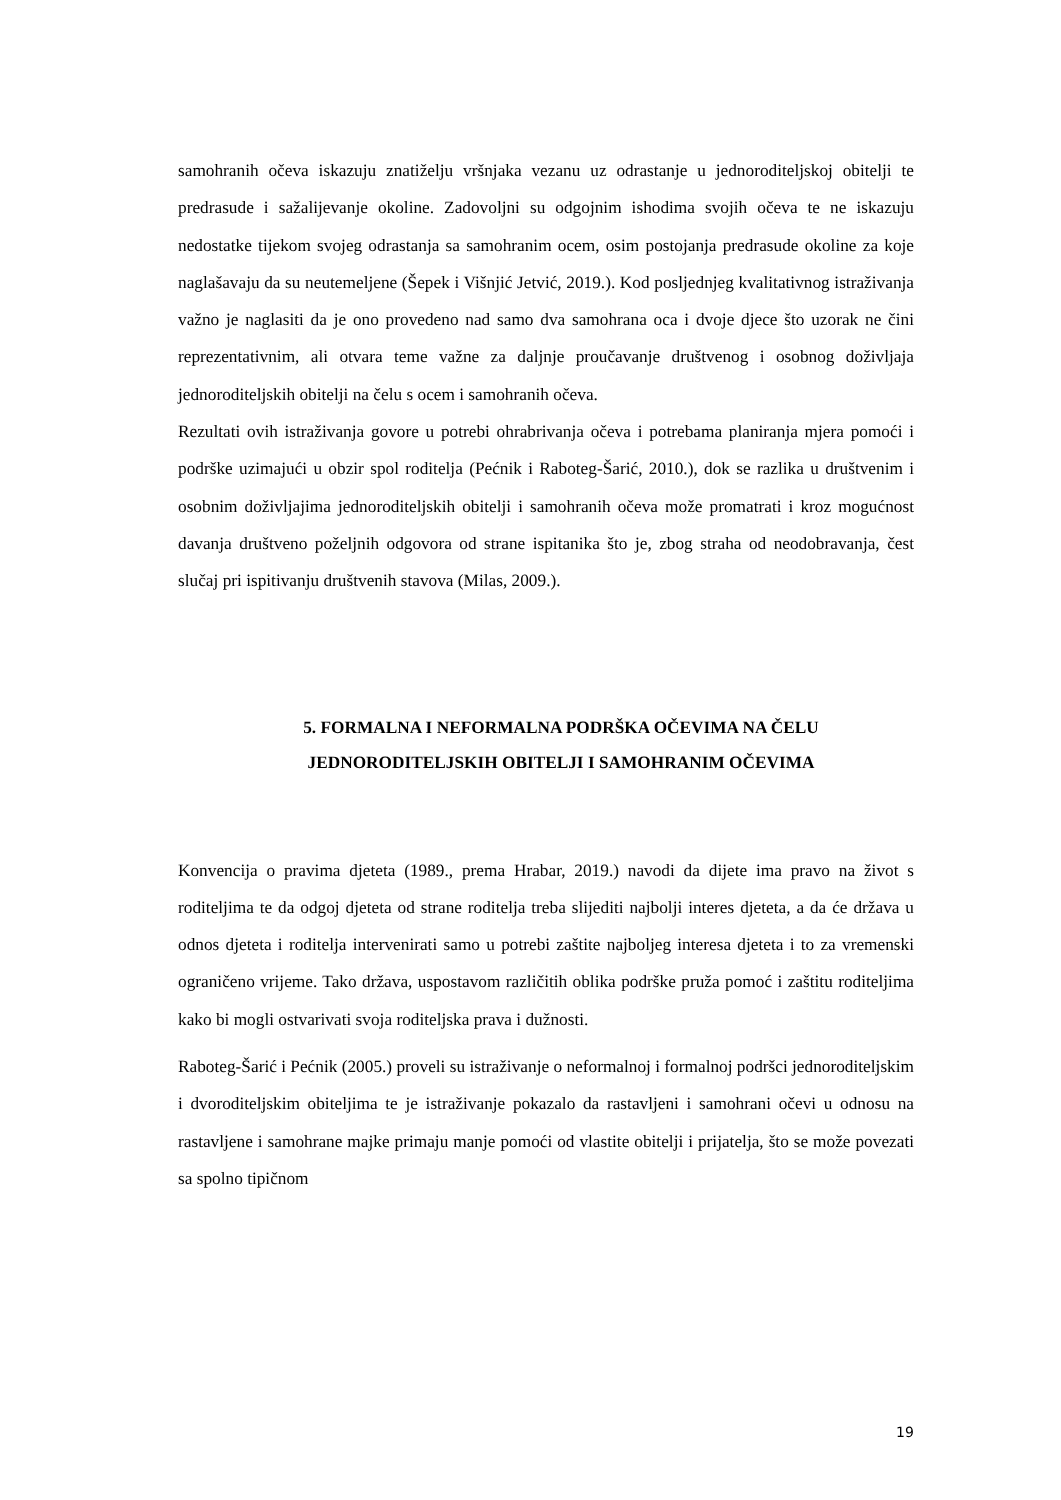samohranih očeva iskazuju znatiželju vršnjaka vezanu uz odrastanje u jednoroditeljskoj obitelji te predrasude i sažalijevanje okoline. Zadovoljni su odgojnim ishodima svojih očeva te ne iskazuju nedostatke tijekom svojeg odrastanja sa samohranim ocem, osim postojanja predrasude okoline za koje naglašavaju da su neutemeljene (Šepek i Višnjić Jetvić, 2019.). Kod posljednjeg kvalitativnog istraživanja važno je naglasiti da je ono provedeno nad samo dva samohrana oca i dvoje djece što uzorak ne čini reprezentativnim, ali otvara teme važne za daljnje proučavanje društvenog i osobnog doživljaja jednoroditeljskih obitelji na čelu s ocem i samohranih očeva.
Rezultati ovih istraživanja govore u potrebi ohrabrivanja očeva i potrebama planiranja mjera pomoći i podrške uzimajući u obzir spol roditelja (Pećnik i Raboteg-Šarić, 2010.), dok se razlika u društvenim i osobnim doživljajima jednoroditeljskih obitelji i samohranih očeva može promatrati i kroz mogućnost davanja društveno poželjnih odgovora od strane ispitanika što je, zbog straha od neodobravanja, čest slučaj pri ispitivanju društvenih stavova (Milas, 2009.).
5. FORMALNA I NEFORMALNA PODRŠKA OČEVIMA NA ČELU JEDNORODITELJSKIH OBITELJI I SAMOHRANIM OČEVIMA
Konvencija o pravima djeteta (1989., prema Hrabar, 2019.) navodi da dijete ima pravo na život s roditeljima te da odgoj djeteta od strane roditelja treba slijediti najbolji interes djeteta, a da će država u odnos djeteta i roditelja intervenirati samo u potrebi zaštite najboljeg interesa djeteta i to za vremenski ograničeno vrijeme. Tako država, uspostavom različitih oblika podrške pruža pomoć i zaštitu roditeljima kako bi mogli ostvarivati svoja roditeljska prava i dužnosti.
Raboteg-Šarić i Pećnik (2005.) proveli su istraživanje o neformalnoj i formalnoj podršci jednoroditeljskim i dvoroditeljskim obiteljima te je istraživanje pokazalo da rastavljeni i samohrani očevi u odnosu na rastavljene i samohrane majke primaju manje pomoći od vlastite obitelji i prijatelja, što se može povezati sa spolno tipičnom
19